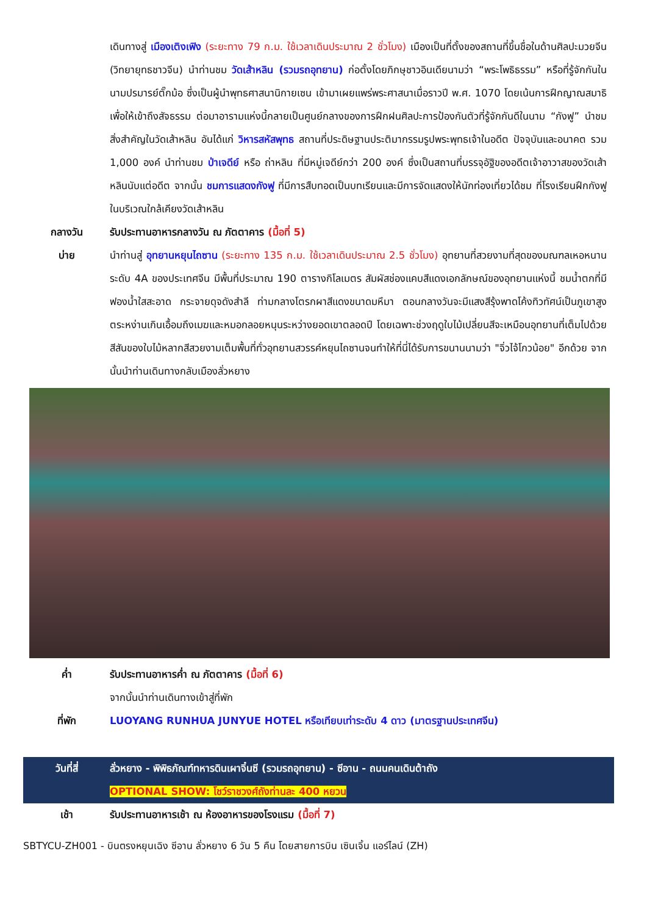เดินทางสู่ เมืองเติงเฟิง (ระยะทาง 79 ก.ม. ใช้เวลาเดินประมาณ 2 ชั่วโมง) เมืองเป็นที่ตั้งของสถานที่ขึ้นชื่อในด้านศิลปะมวยจีน (วิทยายุทธชาวจีน) นำท่านชม วัดเส้าหลิน (รวมรถอุทยาน) ก่อตั้งโดยภิกษุชาวอินเดียนามว่า “พระโพธิธรรม” หรือที่รู้จักกันในนามปรมารย์ตั๊กม้อ ซึ่งเป็นผู้นำพุทธศาสนานิกายเซน เข้ามาเผยแพร่พระศาสนาเมื่อราวปี พ.ศ. 1070 โดยเน้นการฝึกญาณสมาธิเพื่อให้เข้าถึงสัจธรรม ต่อมาอารามแห่งนี้กลายเป็นศูนย์กลางของการฝึกฝนศิลปะการป้องกันตัวที่รู้จักกันดีในนาม “กังฟู” นำชมสิ่งสำคัญในวัดเส้าหลิน อันได้แก่ วิหารสหัสพุทธ สถานที่ประดิษฐานประติมากรรมรูปพระพุทธเจ้าในอดีต ปัจจุบันและอนาคต รวม 1,000 องค์ นำท่านชม ป่าเจดีย์ หรือ ถ่าหลิน ที่มีหมู่เจดีย์กว่า 200 องค์ ซึ่งเป็นสถานที่บรรจุอัฐิของอดีตเจ้าอาวาสของวัดเส้าหลินนับแต่อดีต จากนั้น ชมการแสดงกังฟู ที่มีการสืบทอดเป็นบทเรียนและมีการจัดแสดงให้นักท่องเที่ยวได้ชม ที่โรงเรียนฝึกกังฟูในบริเวณใกล้เคียงวัดเส้าหลิน
กลางวัน รับประทานอาหารกลางวัน ณ ภัตตาคาร (มื้อที่ 5)
บ่าย นำท่านสู่ อุทยานหยุนไถซาน (ระยะทาง 135 ก.ม. ใช้เวลาเดินประมาณ 2.5 ชั่วโมง) อุทยานที่สวยงามที่สุดของมณฑลเหอหนาน ระดับ 4A ของประเทศจีน มีพื้นที่ประมาณ 190 ตารางกิโลเมตร สัมผัสช่องแคบสีแดงเอกลักษณ์ของอุทยานแห่งนี้ ชมน้ำตกที่มีฟองน้ำใสสะอาด กระจายดุจดังสำลี ท่ามกลางโตรกผาสีแดงขนาดมหึมา ตอนกลางวันจะมีแสงสีรุ้งพาดโค้งทิวทัศน์เป็นภูเขาสูงตระหง่านเกินเอื้อมถึงเมฆและหมอกลอยหนุนระหว่างยอดเขาตลอดปี โดยเฉพาะช่วงฤดูใบไม้เปลี่ยนสีจะเหมือนอุทยานที่เต็มไปด้วยสีสันของใบไม้หลากสีสวยงามเต็มพื้นที่ทั่วอุทยานสวรรค์หยุนไถซานจนทำให้ที่นี่ได้รับการขนานนามว่า "จิ่วไจ้โกวน้อย" อีกด้วย จากนั้นนำท่านเดินทางกลับเมืองลั่วหยาง
ค่ำ รับประทานอาหารค่ำ ณ ภัตตาคาร (มื้อที่ 6)
จากนั้นนำท่านเดินทางเข้าสู่ที่พัก
ที่พัก LUOYANG RUNHUA JUNYUE HOTEL หรือเทียบเท่าระดับ 4 ดาว (มาตรฐานประเทศจีน)
วันที่สี่ ลั่วหยาง - พิพิธภัณฑ์ทหารดินเผาจิ๋นซี (รวมรถอุทยาน) - ซีอาน - ถนนคนเดินต้าถัง
OPTIONAL SHOW: โชว์ราชวงศ์ถังท่านละ 400 หยวน
เช้า รับประทานอาหารเช้า ณ ห้องอาหารของโรงแรม (มื้อที่ 7)
SBTYCU-ZH001 - บินตรงหยุนเฉิง ซีอาน ลั่วหยาง 6 วัน 5 คืน โดยสายการบิน เซินเจิ้น แอร์ไลน์ (ZH)